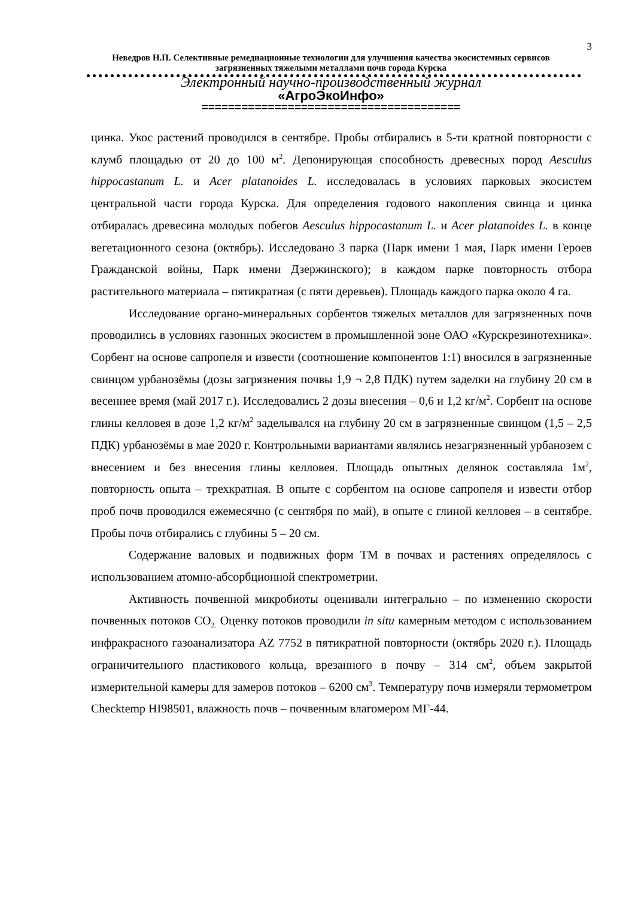3
Неведров Н.П. Селективные ремедиационные технологии для улучшения качества экосистемных сервисов загрязненных тяжелыми металлами почв города Курска
Электронный научно-производственный журнал
«АгроЭкоИнфо»
=======================================
цинка. Укос растений проводился в сентябре. Пробы отбирались в 5-ти кратной повторности с клумб площадью от 20 до 100 м<sup>2</sup>. Депонирующая способность древесных пород Aesculus hippocastanum L. и Acer platanoides L. исследовалась в условиях парковых экосистем центральной части города Курска. Для определения годового накопления свинца и цинка отбиралась древесина молодых побегов Aesculus hippocastanum L. и Acer platanoides L. в конце вегетационного сезона (октябрь). Исследовано 3 парка (Парк имени 1 мая, Парк имени Героев Гражданской войны, Парк имени Дзержинского); в каждом парке повторность отбора растительного материала – пятикратная (с пяти деревьев). Площадь каждого парка около 4 га.
Исследование органо-минеральных сорбентов тяжелых металлов для загрязненных почв проводились в условиях газонных экосистем в промышленной зоне ОАО «Курскрезинотехника». Сорбент на основе сапропеля и извести (соотношение компонентов 1:1) вносился в загрязненные свинцом урбанозёмы (дозы загрязнения почвы 1,9 ¬ 2,8 ПДК) путем заделки на глубину 20 см в весеннее время (май 2017 г.). Исследовались 2 дозы внесения – 0,6 и 1,2 кг/м<sup>2</sup>. Сорбент на основе глины келловея в дозе 1,2 кг/м<sup>2</sup> заделывался на глубину 20 см в загрязненные свинцом (1,5 – 2,5 ПДК) урбанозёмы в мае 2020 г. Контрольными вариантами являлись незагрязненный урбанозем с внесением и без внесения глины келловея. Площадь опытных делянок составляла 1м<sup>2</sup>, повторность опыта – трехкратная. В опыте с сорбентом на основе сапропеля и извести отбор проб почв проводился ежемесячно (с сентября по май), в опыте с глиной келловея – в сентябре. Пробы почв отбирались с глубины 5 – 20 см.
Содержание валовых и подвижных форм ТМ в почвах и растениях определялось с использованием атомно-абсорбционной спектрометрии.
Активность почвенной микробиоты оценивали интегрально – по изменению скорости почвенных потоков CO<sub>2.</sub> Оценку потоков проводили in situ камерным методом с использованием инфракрасного газоанализатора AZ 7752 в пятикратной повторности (октябрь 2020 г.). Площадь ограничительного пластикового кольца, врезанного в почву – 314 см<sup>2</sup>, объем закрытой измерительной камеры для замеров потоков – 6200 см<sup>3</sup>. Температуру почв измеряли термометром Checktemp HI98501, влажность почв – почвенным влагомером МГ-44.